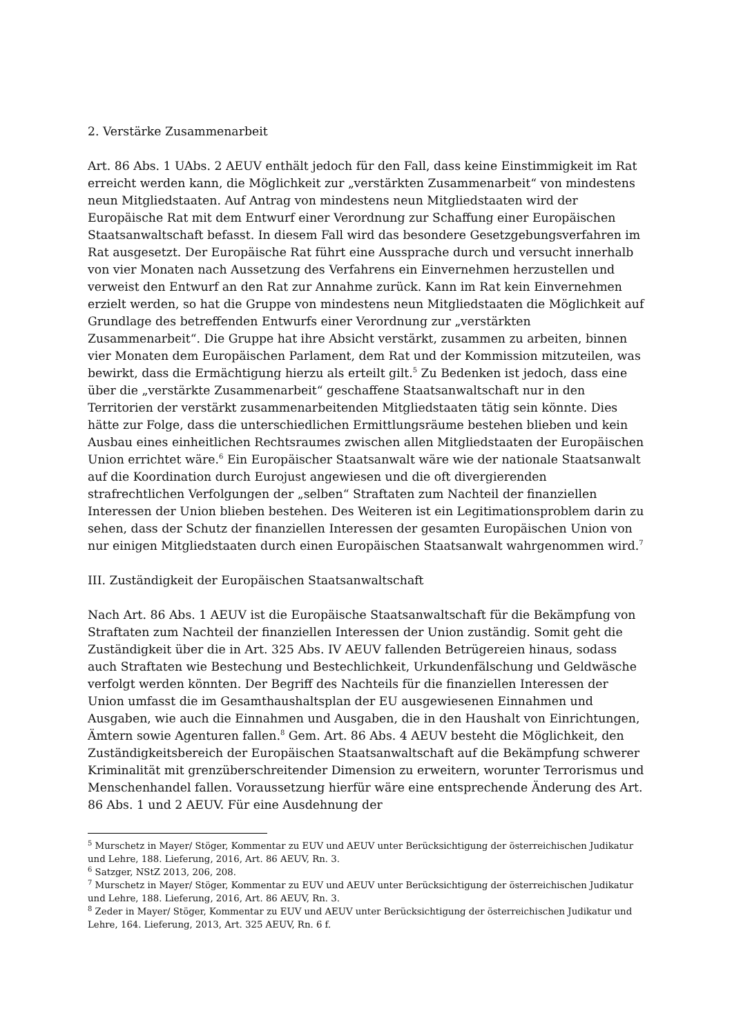2. Verstärke Zusammenarbeit
Art. 86 Abs. 1 UAbs. 2 AEUV enthält jedoch für den Fall, dass keine Einstimmigkeit im Rat erreicht werden kann, die Möglichkeit zur „verstärkten Zusammenarbeit“ von mindestens neun Mitgliedstaaten. Auf Antrag von mindestens neun Mitgliedstaaten wird der Europäische Rat mit dem Entwurf einer Verordnung zur Schaffung einer Europäischen Staatsanwaltschaft befasst. In diesem Fall wird das besondere Gesetzgebungsverfahren im Rat ausgesetzt. Der Europäische Rat führt eine Aussprache durch und versucht innerhalb von vier Monaten nach Aussetzung des Verfahrens ein Einvernehmen herzustellen und verweist den Entwurf an den Rat zur Annahme zurück. Kann im Rat kein Einvernehmen erzielt werden, so hat die Gruppe von mindestens neun Mitgliedstaaten die Möglichkeit auf Grundlage des betreffenden Entwurfs einer Verordnung zur „verstärkten Zusammenarbeit“. Die Gruppe hat ihre Absicht verstärkt, zusammen zu arbeiten, binnen vier Monaten dem Europäischen Parlament, dem Rat und der Kommission mitzuteilen, was bewirkt, dass die Ermächtigung hierzu als erteilt gilt.<sup>5</sup> Zu Bedenken ist jedoch, dass eine über die „verstärkte Zusammenarbeit“ geschaffene Staatsanwaltschaft nur in den Territorien der verstärkt zusammenarbeitenden Mitgliedstaaten tätig sein könnte. Dies hätte zur Folge, dass die unterschiedlichen Ermittlungsräume bestehen blieben und kein Ausbau eines einheitlichen Rechtsraumes zwischen allen Mitgliedstaaten der Europäischen Union errichtet wäre.<sup>6</sup> Ein Europäischer Staatsanwalt wäre wie der nationale Staatsanwalt auf die Koordination durch Eurojust angewiesen und die oft divergierenden strafrechtlichen Verfolgungen der „selben“ Straftaten zum Nachteil der finanziellen Interessen der Union blieben bestehen. Des Weiteren ist ein Legitimationsproblem darin zu sehen, dass der Schutz der finanziellen Interessen der gesamten Europäischen Union von nur einigen Mitgliedstaaten durch einen Europäischen Staatsanwalt wahrgenommen wird.<sup>7</sup>
III. Zuständigkeit der Europäischen Staatsanwaltschaft
Nach Art. 86 Abs. 1 AEUV ist die Europäische Staatsanwaltschaft für die Bekämpfung von Straftaten zum Nachteil der finanziellen Interessen der Union zuständig. Somit geht die Zuständigkeit über die in Art. 325 Abs. IV AEUV fallenden Betrügereien hinaus, sodass auch Straftaten wie Bestechung und Bestechlichkeit, Urkundenfälschung und Geldwäsche verfolgt werden könnten. Der Begriff des Nachteils für die finanziellen Interessen der Union umfasst die im Gesamthaushaltsplan der EU ausgewiesenen Einnahmen und Ausgaben, wie auch die Einnahmen und Ausgaben, die in den Haushalt von Einrichtungen, Ämtern sowie Agenturen fallen.<sup>8</sup> Gem. Art. 86 Abs. 4 AEUV besteht die Möglichkeit, den Zuständigkeitsbereich der Europäischen Staatsanwaltschaft auf die Bekämpfung schwerer Kriminalität mit grenzüberschreitender Dimension zu erweitern, worunter Terrorismus und Menschenhandel fallen. Voraussetzung hierfür wäre eine entsprechende Änderung des Art. 86 Abs. 1 und 2 AEUV. Für eine Ausdehnung der
<sup>5</sup> Murschetz in Mayer/ Stöger, Kommentar zu EUV und AEUV unter Berücksichtigung der österreichischen Judikatur und Lehre, 188. Lieferung, 2016, Art. 86 AEUV, Rn. 3.
<sup>6</sup> Satzger, NStZ 2013, 206, 208.
<sup>7</sup> Murschetz in Mayer/ Stöger, Kommentar zu EUV und AEUV unter Berücksichtigung der österreichischen Judikatur und Lehre, 188. Lieferung, 2016, Art. 86 AEUV, Rn. 3.
<sup>8</sup> Zeder in Mayer/ Stöger, Kommentar zu EUV und AEUV unter Berücksichtigung der österreichischen Judikatur und Lehre, 164. Lieferung, 2013, Art. 325 AEUV, Rn. 6 f.